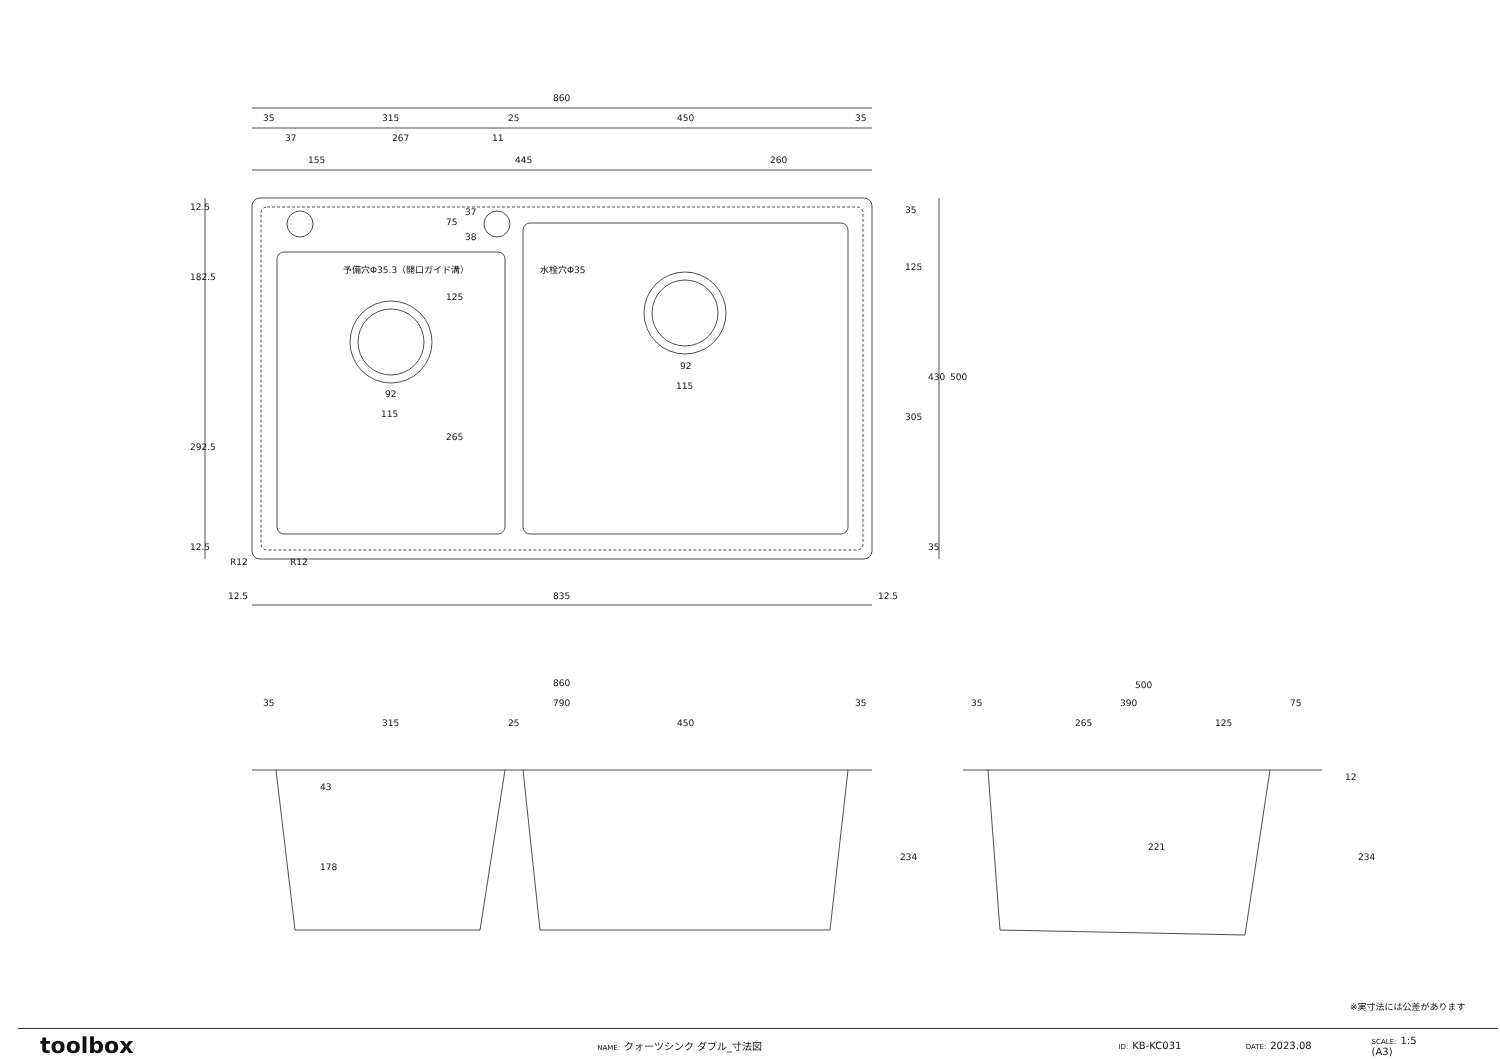860
35
315
25
450
35
37
267
11
155
445
260
予備穴Φ35.3（開口ガイド溝）
水栓穴Φ35
92
115
92
115
125
265
75
37
38
12.5
182.5
292.5
12.5
35
125
305
430
500
35
R12
R12
12.5
835
12.5
860
35
790
35
315
25
450
500
35
390
75
265
125
43
178
234
221
234
12
※実寸法には公差があります
toolbox
NAME: クォーツシンク ダブル_寸法図
ID: KB-KC031
DATE: 2023.08
SCALE: 1:5 (A3)